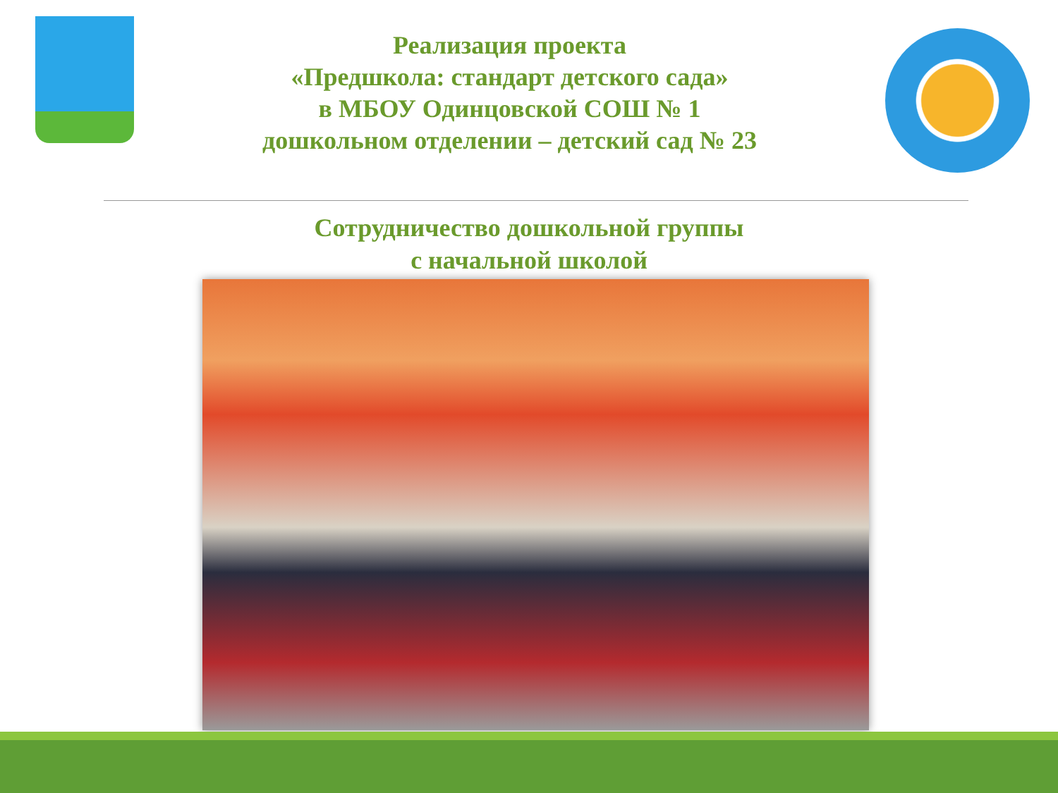Реализация проекта
«Предшкола: стандарт детского сада»
в МБОУ Одинцовской СОШ № 1
дошкольном отделении – детский сад № 23
Сотрудничество дошкольной группы
с начальной школой